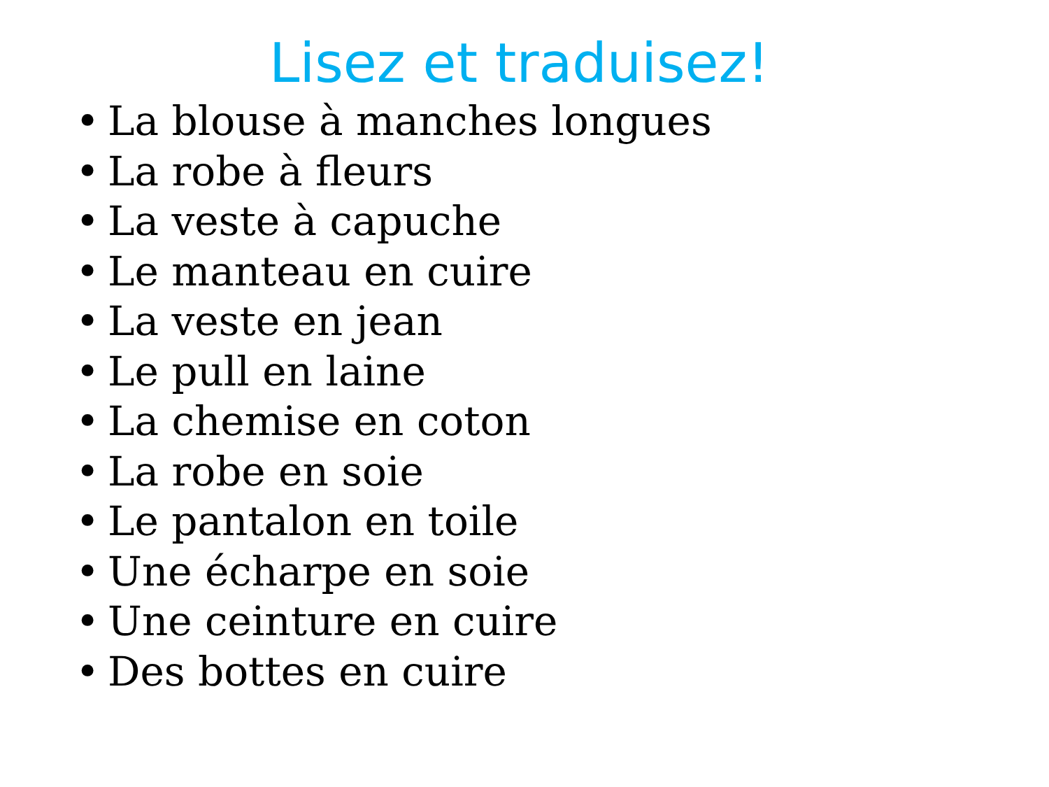Lisez et traduisez!
• La blouse à manches longues
• La robe à fleurs
• La veste à capuche
• Le manteau en cuire
• La veste en jean
• Le pull en laine
• La chemise en coton
• La robe en soie
• Le pantalon en toile
• Une écharpe en soie
• Une ceinture en cuire
• Des bottes en cuire